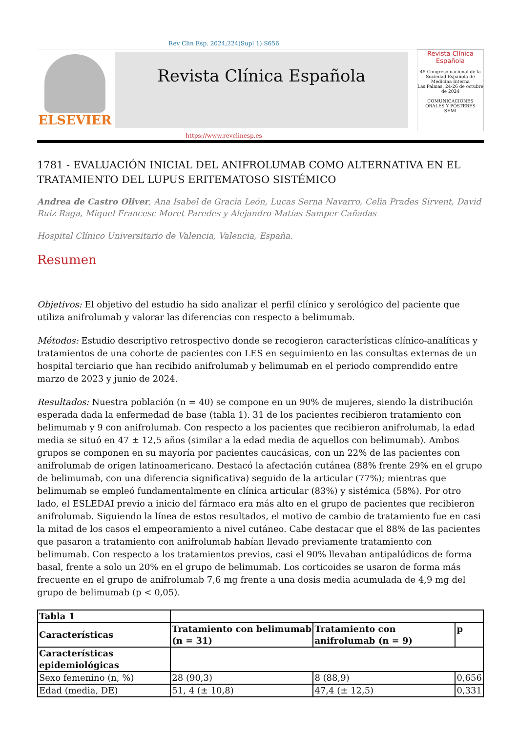Rev Clin Esp. 2024;224(Supl 1):S656
ELSEVIER
Revista Clínica Española
Revista Clínica Española
45 Congreso nacional de la Sociedad Española de Medicina Interna
Las Palmas, 24-26 de octubre de 2024
COMUNICACIONES ORALES Y PÓSTERES
SEMI
https://www.revclinesp.es
1781 - EVALUACIÓN INICIAL DEL ANIFROLUMAB COMO ALTERNATIVA EN EL TRATAMIENTO DEL LUPUS ERITEMATOSO SISTÉMICO
Andrea de Castro Oliver, Ana Isabel de Gracia León, Lucas Serna Navarro, Celia Prades Sirvent, David Ruiz Raga, Miquel Francesc Moret Paredes y Alejandro Matías Samper Cañadas
Hospital Clínico Universitario de Valencia, Valencia, España.
Resumen
Objetivos: El objetivo del estudio ha sido analizar el perfil clínico y serológico del paciente que utiliza anifrolumab y valorar las diferencias con respecto a belimumab.
Métodos: Estudio descriptivo retrospectivo donde se recogieron características clínico-analíticas y tratamientos de una cohorte de pacientes con LES en seguimiento en las consultas externas de un hospital terciario que han recibido anifrolumab y belimumab en el periodo comprendido entre marzo de 2023 y junio de 2024.
Resultados: Nuestra población (n = 40) se compone en un 90% de mujeres, siendo la distribución esperada dada la enfermedad de base (tabla 1). 31 de los pacientes recibieron tratamiento con belimumab y 9 con anifrolumab. Con respecto a los pacientes que recibieron anifrolumab, la edad media se situó en 47 ± 12,5 años (similar a la edad media de aquellos con belimumab). Ambos grupos se componen en su mayoría por pacientes caucásicas, con un 22% de las pacientes con anifrolumab de origen latinoamericano. Destacó la afectación cutánea (88% frente 29% en el grupo de belimumab, con una diferencia significativa) seguido de la articular (77%); mientras que belimumab se empleó fundamentalmente en clínica articular (83%) y sistémica (58%). Por otro lado, el ESLEDAI previo a inicio del fármaco era más alto en el grupo de pacientes que recibieron anifrolumab. Siguiendo la línea de estos resultados, el motivo de cambio de tratamiento fue en casi la mitad de los casos el empeoramiento a nivel cutáneo. Cabe destacar que el 88% de las pacientes que pasaron a tratamiento con anifrolumab habían llevado previamente tratamiento con belimumab. Con respecto a los tratamientos previos, casi el 90% llevaban antipalúdicos de forma basal, frente a solo un 20% en el grupo de belimumab. Los corticoides se usaron de forma más frecuente en el grupo de anifrolumab 7,6 mg frente a una dosis media acumulada de 4,9 mg del grupo de belimumab (p < 0,05).
| Tabla 1 | | | |
| Características | Tratamiento con belimumab (n = 31) | Tratamiento con anifrolumab (n = 9) | p |
| Características epidemiológicas | | | |
| Sexo femenino (n, %) | 28 (90,3) | 8 (88,9) | 0,656 |
| Edad (media, DE) | 51, 4 (± 10,8) | 47,4 (± 12,5) | 0,331 |